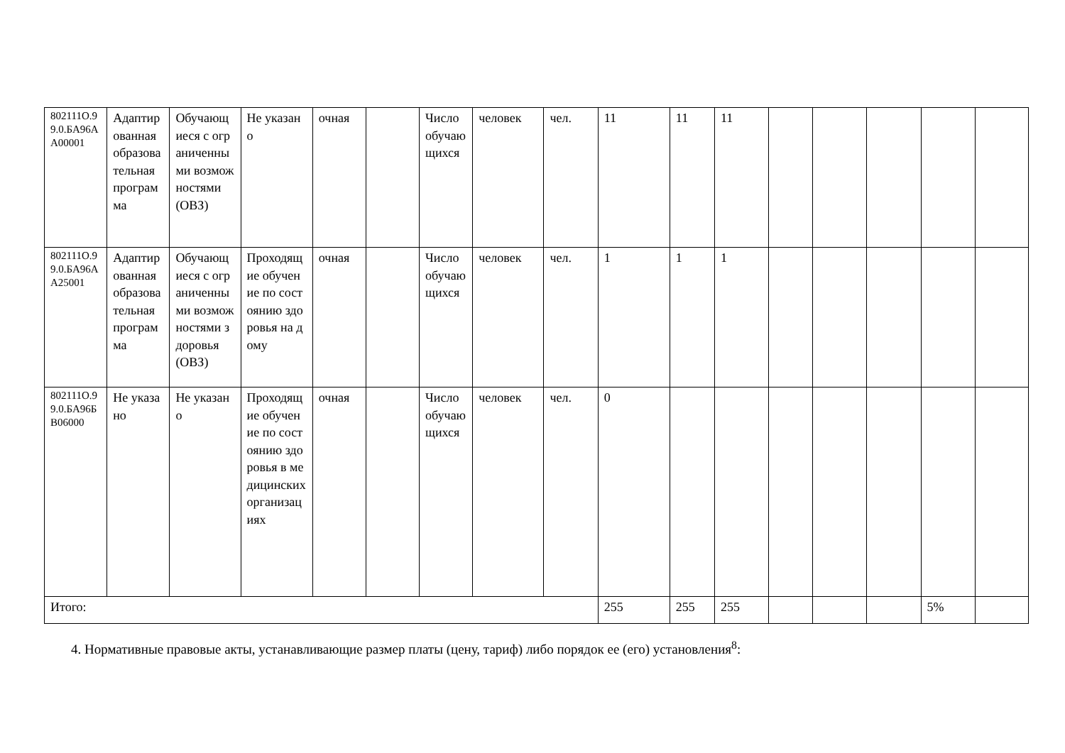| 802111О.99.0.БА96АА00001 | Адаптированная образовательная программа | Обучающиеся с ограниченными возможностями (ОВЗ) | Не указано | очная | | Число обучающихся | человек | чел. | 11 | 11 | 11 | | | | | |
| 802111О.99.0.БА96АА25001 | Адаптированная образовательная программа | Обучающиеся с ограниченными возможностями здоровья (ОВЗ) | Проходящие обучение по состоянию здоровья на дому | очная | | Число обучающихся | человек | чел. | 1 | 1 | 1 | | | | | |
| 802111О.99.0.БА96БВ06000 | Не указано | Не указано | Проходящие обучение по состоянию здоровья в медицинских организациях | очная | | Число обучающихся | человек | чел. | 0 | | | | | | | |
| Итого: | | | | | | | | | 255 | 255 | 255 | | | | 5% | |
4. Нормативные правовые акты, устанавливающие размер платы (цену, тариф) либо порядок ее (его) установления<sup>8</sup>: